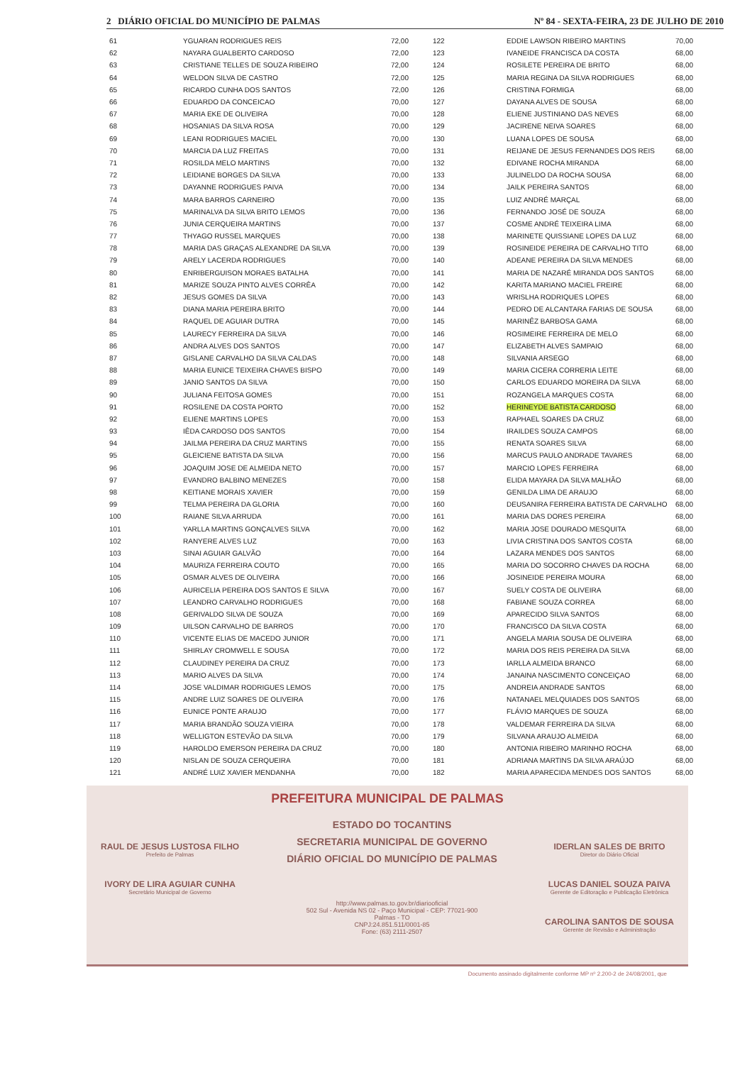2 DIÁRIO OFICIAL DO MUNICÍPIO DE PALMAS Nº 84 - SEXTA-FEIRA, 23 DE JULHO DE 2010
| 61 | YGUARAN RODRIGUES REIS | 72,00 | 122 | EDDIE LAWSON RIBEIRO MARTINS | 70,00 |
| 62 | NAYARA GUALBERTO CARDOSO | 72,00 | 123 | IVANEIDE FRANCISCA DA COSTA | 68,00 |
| 63 | CRISTIANE TELLES DE SOUZA RIBEIRO | 72,00 | 124 | ROSILETE PEREIRA DE BRITO | 68,00 |
| 64 | WELDON SILVA DE CASTRO | 72,00 | 125 | MARIA REGINA DA SILVA RODRIGUES | 68,00 |
| 65 | RICARDO CUNHA DOS SANTOS | 72,00 | 126 | CRISTINA FORMIGA | 68,00 |
| 66 | EDUARDO DA CONCEICAO | 70,00 | 127 | DAYANA ALVES DE SOUSA | 68,00 |
| 67 | MARIA EKE DE OLIVEIRA | 70,00 | 128 | ELIENE JUSTINIANO DAS NEVES | 68,00 |
| 68 | HOSANIAS DA SILVA ROSA | 70,00 | 129 | JACIRENE NEIVA SOARES | 68,00 |
| 69 | LEANI RODRIGUES MACIEL | 70,00 | 130 | LUANA LOPES DE SOUSA | 68,00 |
| 70 | MARCIA DA LUZ FREITAS | 70,00 | 131 | REIJANE DE JESUS FERNANDES DOS REIS | 68,00 |
| 71 | ROSILDA MELO MARTINS | 70,00 | 132 | EDIVANE ROCHA MIRANDA | 68,00 |
| 72 | LEIDIANE BORGES DA SILVA | 70,00 | 133 | JULINELDO DA ROCHA SOUSA | 68,00 |
| 73 | DAYANNE RODRIGUES PAIVA | 70,00 | 134 | JAILK PEREIRA SANTOS | 68,00 |
| 74 | MARA BARROS CARNEIRO | 70,00 | 135 | LUIZ ANDRÉ MARÇAL | 68,00 |
| 75 | MARINALVA DA SILVA BRITO LEMOS | 70,00 | 136 | FERNANDO JOSÉ DE SOUZA | 68,00 |
| 76 | JUNIA CERQUEIRA MARTINS | 70,00 | 137 | COSME ANDRÉ TEIXEIRA LIMA | 68,00 |
| 77 | THYAGO RUSSEL MARQUES | 70,00 | 138 | MARINETE QUISSIANE LOPES DA LUZ | 68,00 |
| 78 | MARIA DAS GRAÇAS ALEXANDRE DA SILVA | 70,00 | 139 | ROSINEIDE PEREIRA DE CARVALHO TITO | 68,00 |
| 79 | ARELY LACERDA RODRIGUES | 70,00 | 140 | ADEANE PEREIRA DA SILVA MENDES | 68,00 |
| 80 | ENRIBERGUISON MORAES BATALHA | 70,00 | 141 | MARIA DE NAZARÉ MIRANDA DOS SANTOS | 68,00 |
| 81 | MARIZE SOUZA PINTO ALVES CORRÊA | 70,00 | 142 | KARITA MARIANO MACIEL FREIRE | 68,00 |
| 82 | JESUS GOMES DA SILVA | 70,00 | 143 | WRISLHA RODRIQUES LOPES | 68,00 |
| 83 | DIANA MARIA PEREIRA BRITO | 70,00 | 144 | PEDRO DE ALCANTARA FARIAS DE SOUSA | 68,00 |
| 84 | RAQUEL DE AGUIAR DUTRA | 70,00 | 145 | MARINÊZ BARBOSA GAMA | 68,00 |
| 85 | LAURECY FERREIRA DA SILVA | 70,00 | 146 | ROSIMEIRE FERREIRA DE MELO | 68,00 |
| 86 | ANDRA ALVES DOS SANTOS | 70,00 | 147 | ELIZABETH ALVES SAMPAIO | 68,00 |
| 87 | GISLANE CARVALHO DA SILVA CALDAS | 70,00 | 148 | SILVANIA ARSEGO | 68,00 |
| 88 | MARIA EUNICE TEIXEIRA CHAVES BISPO | 70,00 | 149 | MARIA CICERA CORRERIA LEITE | 68,00 |
| 89 | JANIO SANTOS DA SILVA | 70,00 | 150 | CARLOS EDUARDO MOREIRA DA SILVA | 68,00 |
| 90 | JULIANA FEITOSA GOMES | 70,00 | 151 | ROZANGELA MARQUES COSTA | 68,00 |
| 91 | ROSILENE DA COSTA PORTO | 70,00 | 152 | HERINEYDE BATISTA CARDOSO | 68,00 |
| 92 | ELIENE MARTINS LOPES | 70,00 | 153 | RAPHAEL SOARES DA CRUZ | 68,00 |
| 93 | IÊDA CARDOSO DOS SANTOS | 70,00 | 154 | IRAILDES SOUZA CAMPOS | 68,00 |
| 94 | JAILMA PEREIRA DA CRUZ MARTINS | 70,00 | 155 | RENATA SOARES SILVA | 68,00 |
| 95 | GLEICIENE BATISTA DA SILVA | 70,00 | 156 | MARCUS PAULO ANDRADE TAVARES | 68,00 |
| 96 | JOAQUIM JOSE DE ALMEIDA NETO | 70,00 | 157 | MARCIO LOPES FERREIRA | 68,00 |
| 97 | EVANDRO BALBINO MENEZES | 70,00 | 158 | ELIDA MAYARA DA SILVA MALHÃO | 68,00 |
| 98 | KEITIANE MORAIS XAVIER | 70,00 | 159 | GENILDA LIMA DE ARAUJO | 68,00 |
| 99 | TELMA PEREIRA DA GLORIA | 70,00 | 160 | DEUSANIRA FERREIRA BATISTA DE CARVALHO | 68,00 |
| 100 | RAIANE SILVA ARRUDA | 70,00 | 161 | MARIA DAS DORES PEREIRA | 68,00 |
| 101 | YARLLA MARTINS GONÇALVES SILVA | 70,00 | 162 | MARIA JOSE DOURADO MESQUITA | 68,00 |
| 102 | RANYERE ALVES LUZ | 70,00 | 163 | LIVIA CRISTINA DOS SANTOS COSTA | 68,00 |
| 103 | SINAI AGUIAR GALVÃO | 70,00 | 164 | LAZARA MENDES DOS SANTOS | 68,00 |
| 104 | MAURIZA FERREIRA COUTO | 70,00 | 165 | MARIA DO SOCORRO CHAVES DA ROCHA | 68,00 |
| 105 | OSMAR ALVES DE OLIVEIRA | 70,00 | 166 | JOSINEIDE PEREIRA MOURA | 68,00 |
| 106 | AURICELIA PEREIRA DOS SANTOS E SILVA | 70,00 | 167 | SUELY COSTA DE OLIVEIRA | 68,00 |
| 107 | LEANDRO CARVALHO RODRIGUES | 70,00 | 168 | FABIANE SOUZA CORREA | 68,00 |
| 108 | GERIVALDO SILVA DE SOUZA | 70,00 | 169 | APARECIDO SILVA SANTOS | 68,00 |
| 109 | UILSON CARVALHO DE BARROS | 70,00 | 170 | FRANCISCO DA SILVA COSTA | 68,00 |
| 110 | VICENTE ELIAS DE MACEDO JUNIOR | 70,00 | 171 | ANGELA MARIA SOUSA DE OLIVEIRA | 68,00 |
| 111 | SHIRLAY CROMWELL E SOUSA | 70,00 | 172 | MARIA DOS REIS PEREIRA DA SILVA | 68,00 |
| 112 | CLAUDINEY PEREIRA DA CRUZ | 70,00 | 173 | IARLLA ALMEIDA BRANCO | 68,00 |
| 113 | MARIO ALVES DA SILVA | 70,00 | 174 | JANAINA NASCIMENTO CONCEIÇAO | 68,00 |
| 114 | JOSE VALDIMAR RODRIGUES LEMOS | 70,00 | 175 | ANDREIA ANDRADE SANTOS | 68,00 |
| 115 | ANDRE LUIZ SOARES DE OLIVEIRA | 70,00 | 176 | NATANAEL MELQUIADES DOS SANTOS | 68,00 |
| 116 | EUNICE PONTE ARAUJO | 70,00 | 177 | FLÁVIO MARQUES DE SOUZA | 68,00 |
| 117 | MARIA BRANDÃO SOUZA VIEIRA | 70,00 | 178 | VALDEMAR FERREIRA DA SILVA | 68,00 |
| 118 | WELLIGTON ESTEVÃO DA SILVA | 70,00 | 179 | SILVANA ARAUJO ALMEIDA | 68,00 |
| 119 | HAROLDO EMERSON PEREIRA DA CRUZ | 70,00 | 180 | ANTONIA RIBEIRO MARINHO ROCHA | 68,00 |
| 120 | NISLAN DE SOUZA CERQUEIRA | 70,00 | 181 | ADRIANA MARTINS DA SILVA ARAÚJO | 68,00 |
| 121 | ANDRÉ LUIZ XAVIER MENDANHA | 70,00 | 182 | MARIA APARECIDA MENDES DOS SANTOS | 68,00 |
PREFEITURA MUNICIPAL DE PALMAS
RAUL DE JESUS LUSTOSA FILHO
Prefeito de Palmas
IVORY DE LIRA AGUIAR CUNHA
Secretário Municipal de Governo
ESTADO DO TOCANTINS
SECRETARIA MUNICIPAL DE GOVERNO
DIÁRIO OFICIAL DO MUNICÍPIO DE PALMAS
http://www.palmas.to.gov.br/diariooficial
502 Sul - Avenida NS 02 - Paço Municipal - CEP: 77021-900
Palmas - TO
CNPJ:24.851.511/0001-85
Fone: (63) 2111-2507
IDERLAN SALES DE BRITO
Diretor do Diário Oficial
LUCAS DANIEL SOUZA PAIVA
Gerente de Editoração e Publicação Eletrônica
CAROLINA SANTOS DE SOUSA
Gerente de Revisão e Administração
Documento assinado digitalmente conforme MP nº 2.200-2 de 24/08/2001, que